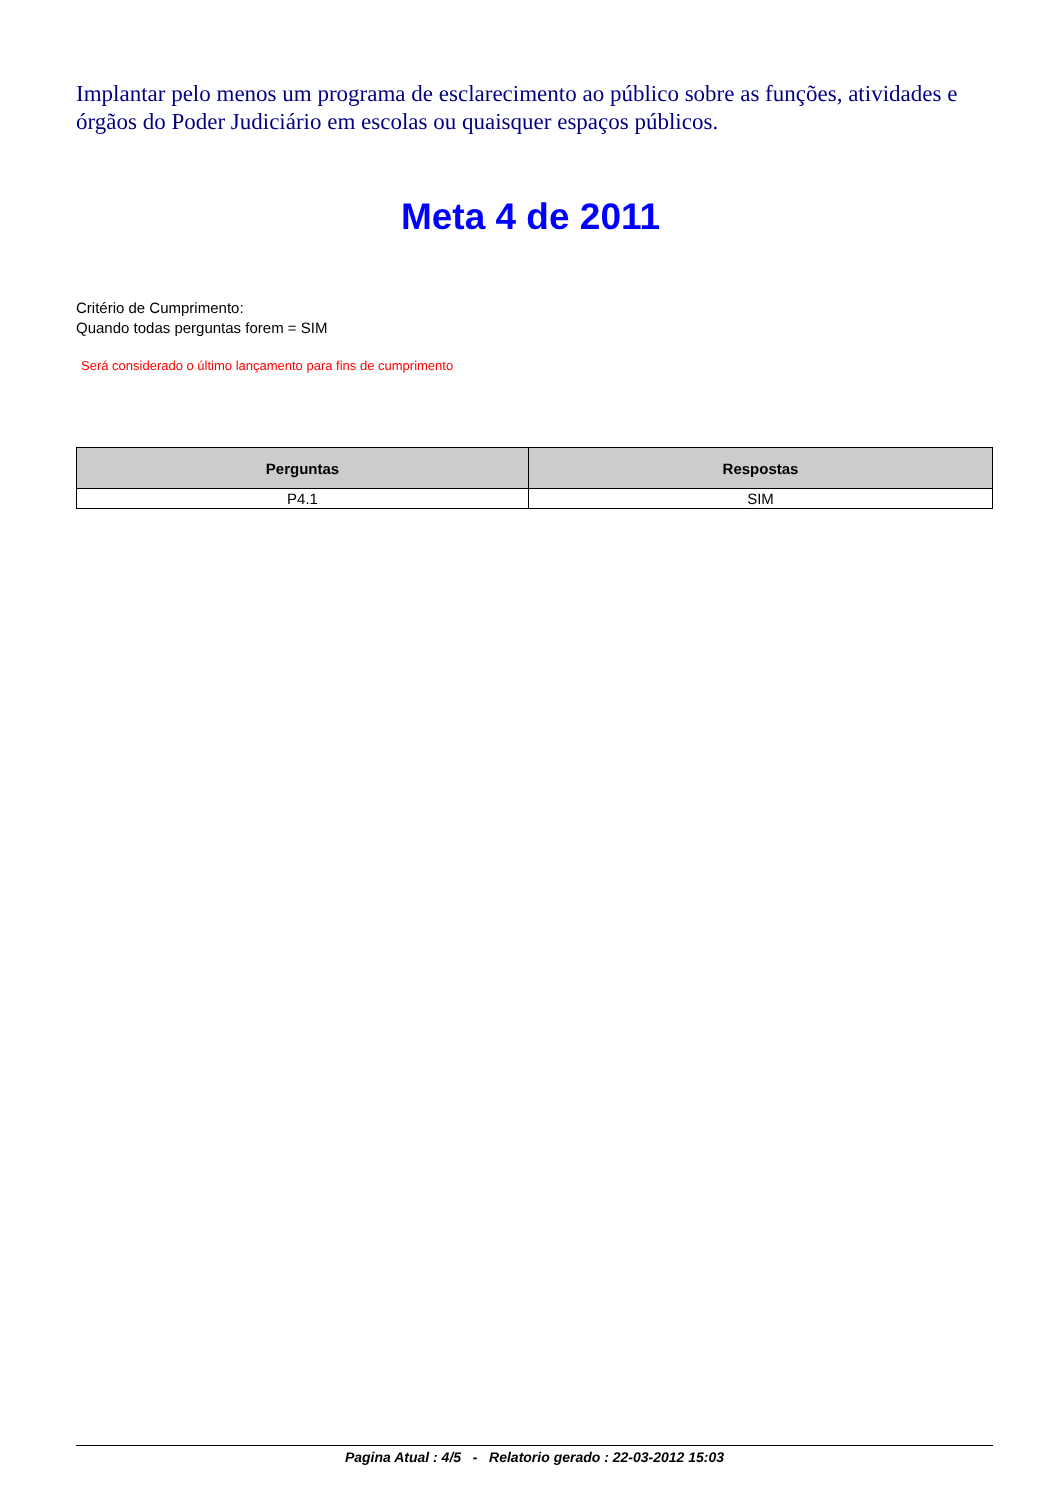Implantar pelo menos um programa de esclarecimento ao público sobre as funções, atividades e órgãos do Poder Judiciário em escolas ou quaisquer espaços públicos.
Meta 4 de 2011
Critério de Cumprimento:
Quando todas perguntas forem = SIM
Será considerado o último lançamento para fins de cumprimento
| Perguntas | Respostas |
| --- | --- |
| P4.1 | SIM |
Pagina Atual : 4/5 - Relatorio gerado : 22-03-2012 15:03